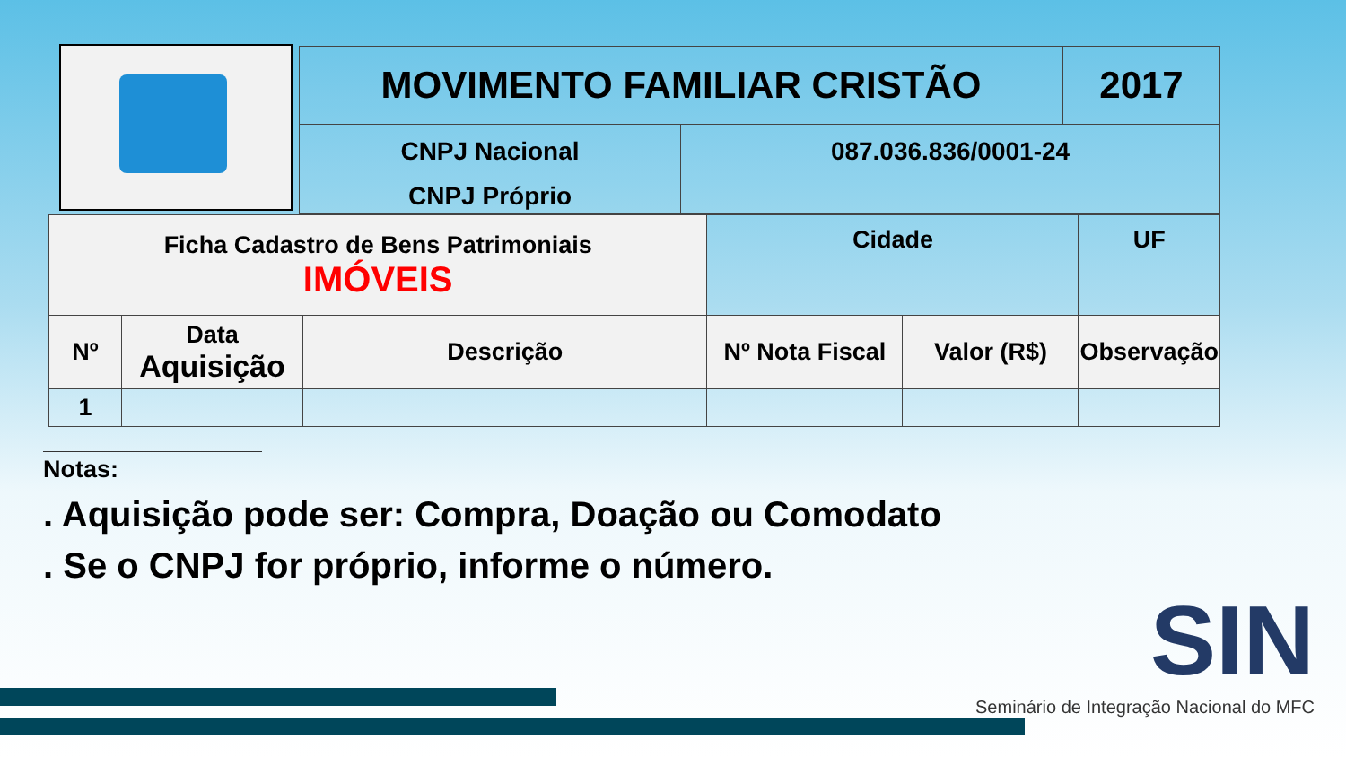| MOVIMENTO FAMILIAR CRISTÃO | | 2017 |
| CNPJ Nacional | 087.036.836/0001-24 | |
| CNPJ Próprio | | |
| Ficha Cadastro de Bens Patrimoniais IMÓVEIS | | | Cidade | | UF |
| Nº | Data Aquisição | Descrição | Nº Nota Fiscal | Valor (R$) | Observação |
| 1 | | | | | |
Notas:
. Aquisição pode ser: Compra, Doação ou Comodato
. Se o CNPJ for próprio, informe o número.
SIN
Seminário de Integração Nacional do MFC